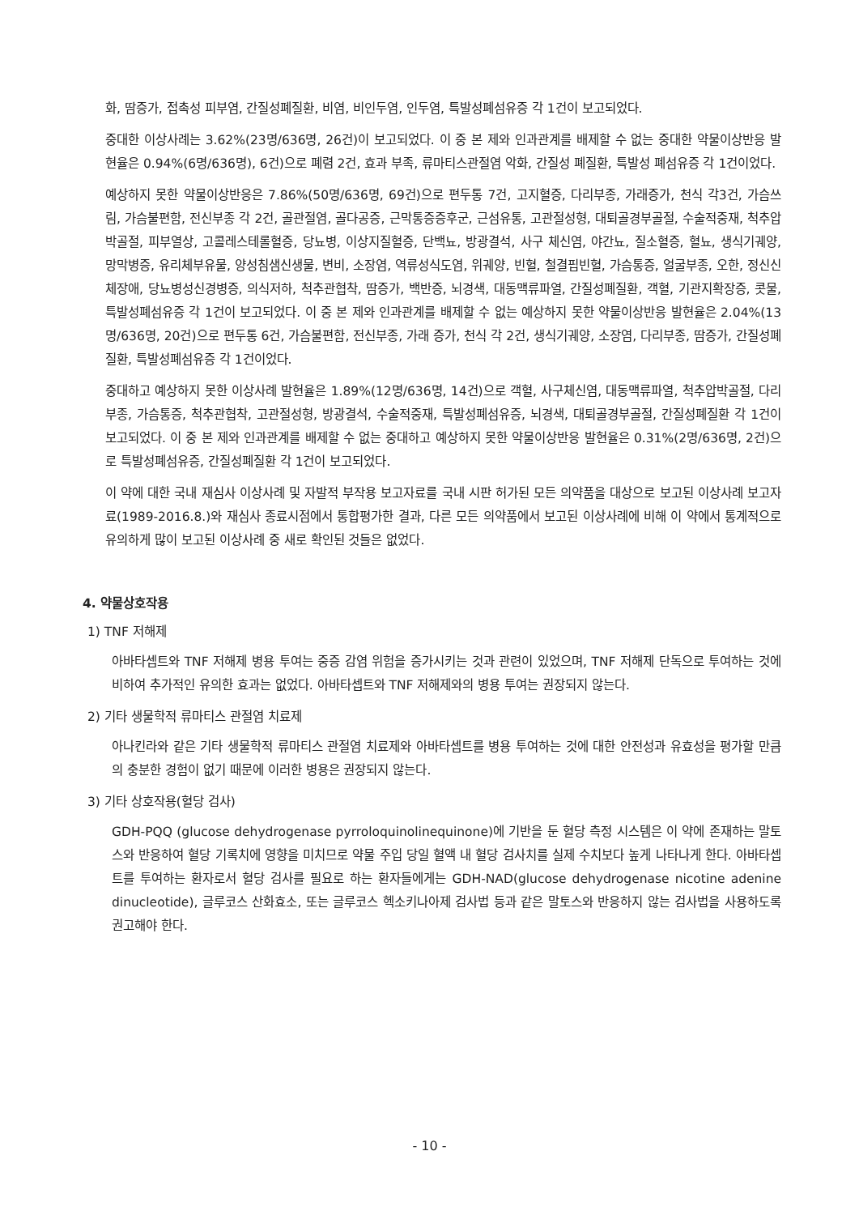화, 땀증가, 접촉성 피부염, 간질성폐질환, 비염, 비인두염, 인두염, 특발성폐섬유증 각 1건이 보고되었다.
중대한 이상사례는 3.62%(23명/636명, 26건)이 보고되었다. 이 중 본 제와 인과관계를 배제할 수 없는 중대한 약물이상반응 발현율은 0.94%(6명/636명), 6건)으로 폐렴 2건, 효과 부족, 류마티스관절염 악화, 간질성 폐질환, 특발성 폐섬유증 각 1건이었다.
예상하지 못한 약물이상반응은 7.86%(50명/636명, 69건)으로 편두통 7건, 고지혈증, 다리부종, 가래증가, 천식 각3건, 가슴쓰림, 가슴불편함, 전신부종 각 2건, 골관절염, 골다공증, 근막통증증후군, 근섬유통, 고관절성형, 대퇴골경부골절, 수술적중재, 척추압박골절, 피부열상, 고콜레스테롤혈증, 당뇨병, 이상지질혈증, 단백뇨, 방광결석, 사구 체신염, 야간뇨, 질소혈증, 혈뇨, 생식기궤양, 망막병증, 유리체부유물, 양성침샘신생물, 변비, 소장염, 역류성식도염, 위궤양, 빈혈, 철결핍빈혈, 가슴통증, 얼굴부종, 오한, 정신신체장애, 당뇨병성신경병증, 의식저하, 척추관협착, 땀증가, 백반증, 뇌경색, 대동맥류파열, 간질성폐질환, 객혈, 기관지확장증, 콧물, 특발성폐섬유증 각 1건이 보고되었다. 이 중 본 제와 인과관계를 배제할 수 없는 예상하지 못한 약물이상반응 발현율은 2.04%(13명/636명, 20건)으로 편두통 6건, 가슴불편함, 전신부종, 가래 증가, 천식 각 2건, 생식기궤양, 소장염, 다리부종, 땀증가, 간질성폐질환, 특발성폐섬유증 각 1건이었다.
중대하고 예상하지 못한 이상사례 발현율은 1.89%(12명/636명, 14건)으로 객혈, 사구체신염, 대동맥류파열, 척추압박골절, 다리부종, 가슴통증, 척추관협착, 고관절성형, 방광결석, 수술적중재, 특발성폐섬유증, 뇌경색, 대퇴골경부골절, 간질성폐질환 각 1건이 보고되었다. 이 중 본 제와 인과관계를 배제할 수 없는 중대하고 예상하지 못한 약물이상반응 발현율은 0.31%(2명/636명, 2건)으로 특발성폐섬유증, 간질성폐질환 각 1건이 보고되었다.
이 약에 대한 국내 재심사 이상사례 및 자발적 부작용 보고자료를 국내 시판 허가된 모든 의약품을 대상으로 보고된 이상사례 보고자료(1989-2016.8.)와 재심사 종료시점에서 통합평가한 결과, 다른 모든 의약품에서 보고된 이상사례에 비해 이 약에서 통계적으로 유의하게 많이 보고된 이상사례 중 새로 확인된 것들은 없었다.
4. 약물상호작용
1) TNF 저해제
아바타셉트와 TNF 저해제 병용 투여는 중증 감염 위험을 증가시키는 것과 관련이 있었으며, TNF 저해제 단독으로 투여하는 것에 비하여 추가적인 유의한 효과는 없었다. 아바타셉트와 TNF 저해제와의 병용 투여는 권장되지 않는다.
2) 기타 생물학적 류마티스 관절염 치료제
아나킨라와 같은 기타 생물학적 류마티스 관절염 치료제와 아바타셉트를 병용 투여하는 것에 대한 안전성과 유효성을 평가할 만큼의 충분한 경험이 없기 때문에 이러한 병용은 권장되지 않는다.
3) 기타 상호작용(혈당 검사)
GDH-PQQ (glucose dehydrogenase pyrroloquinolinequinone)에 기반을 둔 혈당 측정 시스템은 이 약에 존재하는 말토스와 반응하여 혈당 기록치에 영향을 미치므로 약물 주입 당일 혈액 내 혈당 검사치를 실제 수치보다 높게 나타나게 한다. 아바타셉트를 투여하는 환자로서 혈당 검사를 필요로 하는 환자들에게는 GDH-NAD(glucose dehydrogenase nicotine adenine dinucleotide), 글루코스 산화효소, 또는 글루코스 헥소키나아제 검사법 등과 같은 말토스와 반응하지 않는 검사법을 사용하도록 권고해야 한다.
- 10 -